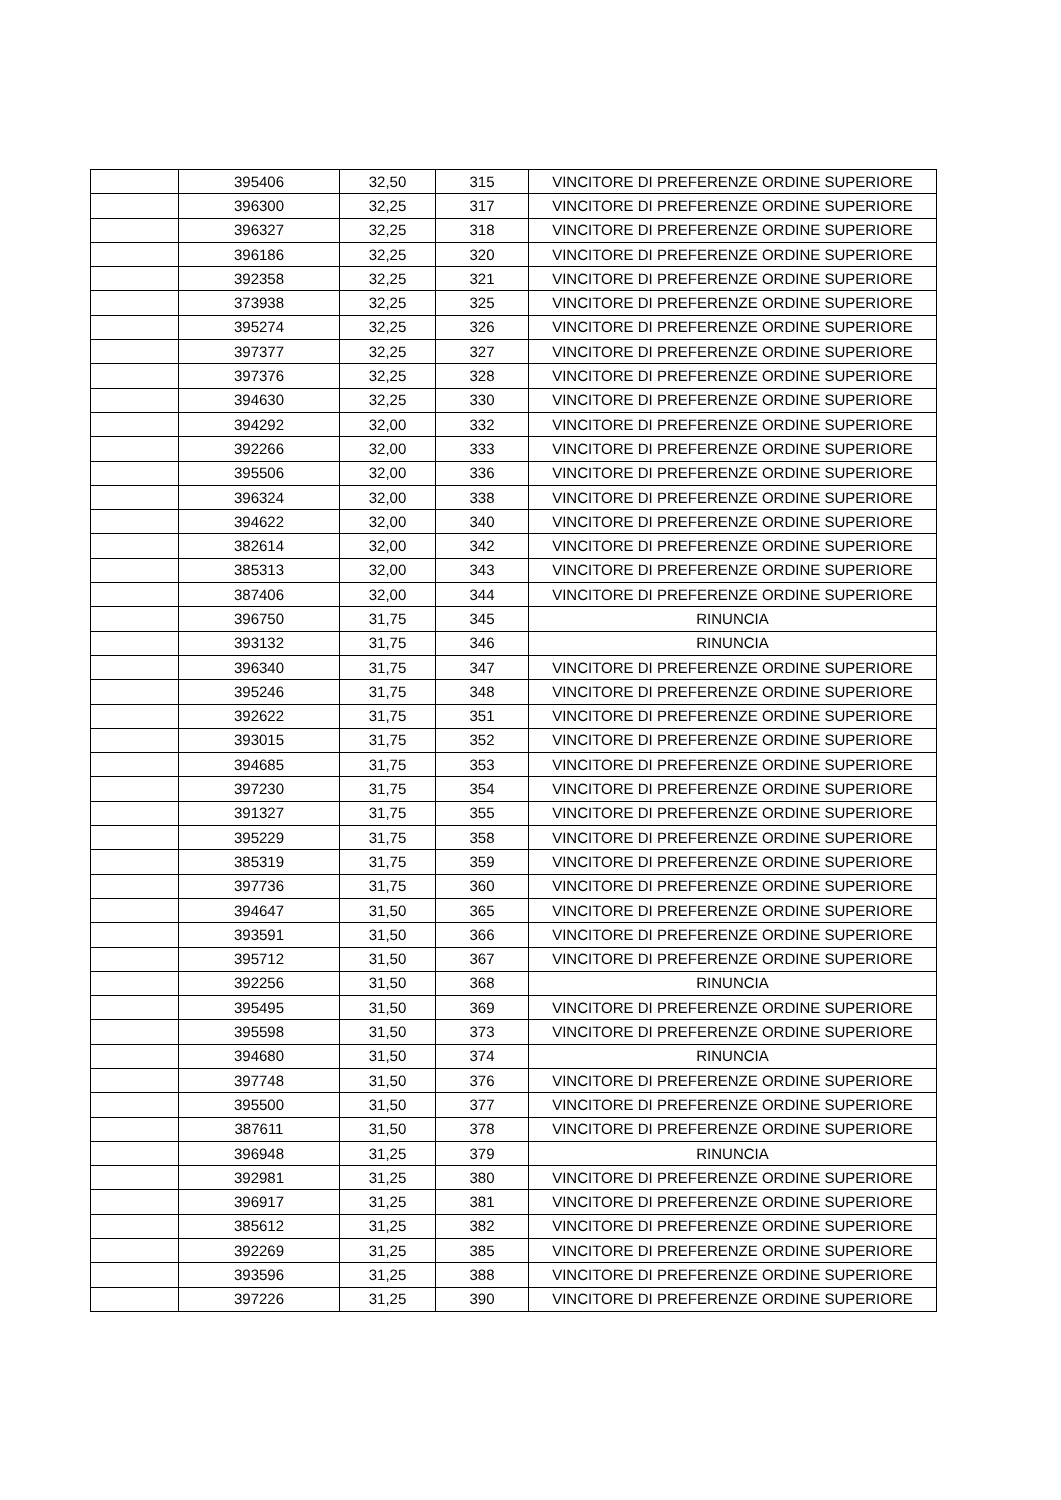| | 395406 | 32,50 | 315 | VINCITORE DI PREFERENZE ORDINE SUPERIORE |
| | 396300 | 32,25 | 317 | VINCITORE DI PREFERENZE ORDINE SUPERIORE |
| | 396327 | 32,25 | 318 | VINCITORE DI PREFERENZE ORDINE SUPERIORE |
| | 396186 | 32,25 | 320 | VINCITORE DI PREFERENZE ORDINE SUPERIORE |
| | 392358 | 32,25 | 321 | VINCITORE DI PREFERENZE ORDINE SUPERIORE |
| | 373938 | 32,25 | 325 | VINCITORE DI PREFERENZE ORDINE SUPERIORE |
| | 395274 | 32,25 | 326 | VINCITORE DI PREFERENZE ORDINE SUPERIORE |
| | 397377 | 32,25 | 327 | VINCITORE DI PREFERENZE ORDINE SUPERIORE |
| | 397376 | 32,25 | 328 | VINCITORE DI PREFERENZE ORDINE SUPERIORE |
| | 394630 | 32,25 | 330 | VINCITORE DI PREFERENZE ORDINE SUPERIORE |
| | 394292 | 32,00 | 332 | VINCITORE DI PREFERENZE ORDINE SUPERIORE |
| | 392266 | 32,00 | 333 | VINCITORE DI PREFERENZE ORDINE SUPERIORE |
| | 395506 | 32,00 | 336 | VINCITORE DI PREFERENZE ORDINE SUPERIORE |
| | 396324 | 32,00 | 338 | VINCITORE DI PREFERENZE ORDINE SUPERIORE |
| | 394622 | 32,00 | 340 | VINCITORE DI PREFERENZE ORDINE SUPERIORE |
| | 382614 | 32,00 | 342 | VINCITORE DI PREFERENZE ORDINE SUPERIORE |
| | 385313 | 32,00 | 343 | VINCITORE DI PREFERENZE ORDINE SUPERIORE |
| | 387406 | 32,00 | 344 | VINCITORE DI PREFERENZE ORDINE SUPERIORE |
| | 396750 | 31,75 | 345 | RINUNCIA |
| | 393132 | 31,75 | 346 | RINUNCIA |
| | 396340 | 31,75 | 347 | VINCITORE DI PREFERENZE ORDINE SUPERIORE |
| | 395246 | 31,75 | 348 | VINCITORE DI PREFERENZE ORDINE SUPERIORE |
| | 392622 | 31,75 | 351 | VINCITORE DI PREFERENZE ORDINE SUPERIORE |
| | 393015 | 31,75 | 352 | VINCITORE DI PREFERENZE ORDINE SUPERIORE |
| | 394685 | 31,75 | 353 | VINCITORE DI PREFERENZE ORDINE SUPERIORE |
| | 397230 | 31,75 | 354 | VINCITORE DI PREFERENZE ORDINE SUPERIORE |
| | 391327 | 31,75 | 355 | VINCITORE DI PREFERENZE ORDINE SUPERIORE |
| | 395229 | 31,75 | 358 | VINCITORE DI PREFERENZE ORDINE SUPERIORE |
| | 385319 | 31,75 | 359 | VINCITORE DI PREFERENZE ORDINE SUPERIORE |
| | 397736 | 31,75 | 360 | VINCITORE DI PREFERENZE ORDINE SUPERIORE |
| | 394647 | 31,50 | 365 | VINCITORE DI PREFERENZE ORDINE SUPERIORE |
| | 393591 | 31,50 | 366 | VINCITORE DI PREFERENZE ORDINE SUPERIORE |
| | 395712 | 31,50 | 367 | VINCITORE DI PREFERENZE ORDINE SUPERIORE |
| | 392256 | 31,50 | 368 | RINUNCIA |
| | 395495 | 31,50 | 369 | VINCITORE DI PREFERENZE ORDINE SUPERIORE |
| | 395598 | 31,50 | 373 | VINCITORE DI PREFERENZE ORDINE SUPERIORE |
| | 394680 | 31,50 | 374 | RINUNCIA |
| | 397748 | 31,50 | 376 | VINCITORE DI PREFERENZE ORDINE SUPERIORE |
| | 395500 | 31,50 | 377 | VINCITORE DI PREFERENZE ORDINE SUPERIORE |
| | 387611 | 31,50 | 378 | VINCITORE DI PREFERENZE ORDINE SUPERIORE |
| | 396948 | 31,25 | 379 | RINUNCIA |
| | 392981 | 31,25 | 380 | VINCITORE DI PREFERENZE ORDINE SUPERIORE |
| | 396917 | 31,25 | 381 | VINCITORE DI PREFERENZE ORDINE SUPERIORE |
| | 385612 | 31,25 | 382 | VINCITORE DI PREFERENZE ORDINE SUPERIORE |
| | 392269 | 31,25 | 385 | VINCITORE DI PREFERENZE ORDINE SUPERIORE |
| | 393596 | 31,25 | 388 | VINCITORE DI PREFERENZE ORDINE SUPERIORE |
| | 397226 | 31,25 | 390 | VINCITORE DI PREFERENZE ORDINE SUPERIORE |